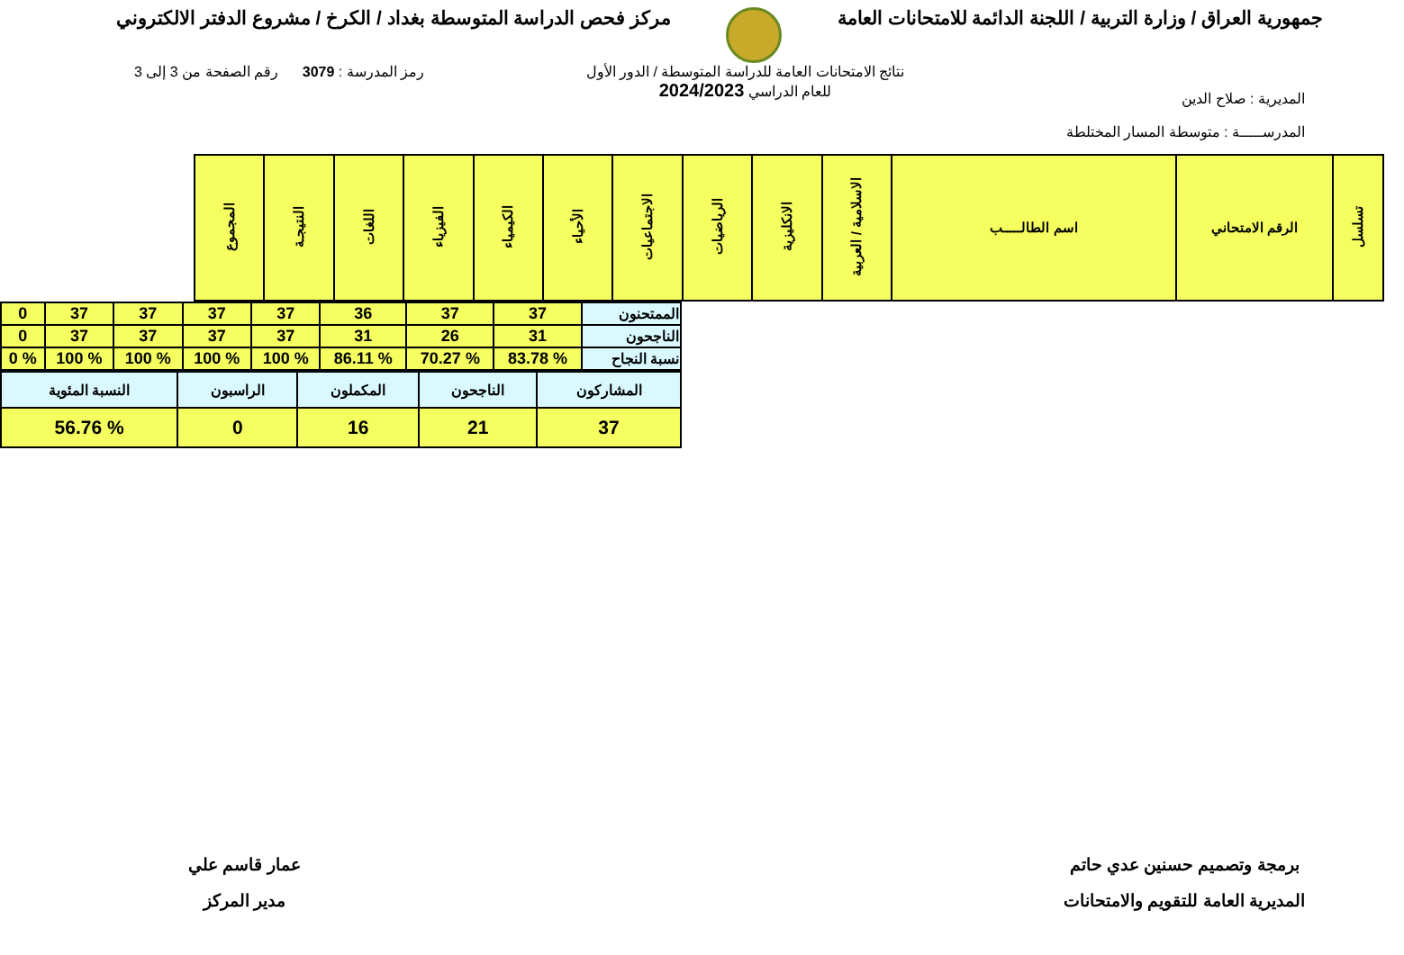جمهورية العراق / وزارة التربية / اللجنة الدائمة للامتحانات العامة
مركز فحص الدراسة المتوسطة بغداد / الكرخ / مشروع الدفتر الالكتروني
المديرية : صلاح الدين
المدرســـــة : متوسطة المسار المختلطة
نتائج الامتحانات العامة للدراسة المتوسطة / الدور الأول
للعام الدراسي 2024/2023
رمز المدرسة : 3079 رقم الصفحة من 3 إلى 3
| تسلسل | الرقم الامتحاني | اسم الطالـــــب | الاسلامية / العربية | الانكليزية | الرياضيات | الاجتماعيات | الأحياء | الكيمياء | الفيزياء | اللغات | النتيجـة | المجموع |
| --- | --- | --- | --- | --- | --- | --- | --- | --- | --- | --- | --- | --- |
| الممتحنون | 37 | 37 | 36 | 37 | 37 | 37 | 37 | 0 |
| الناجحون | 31 | 26 | 31 | 37 | 37 | 37 | 37 | 0 |
| نسبة النجاح | % 83.78 | % 70.27 | % 86.11 | % 100 | % 100 | % 100 | % 100 | % 0 |
| المشاركون | الناجحون | المكملون | الراسبون | النسبة المئوية |
| 37 | 21 | 16 | 0 | % 56.76 |
برمجة وتصميم حسنين عدي حاتم
المديرية العامة للتقويم والامتحانات
عمار قاسم علي
مدير المركز